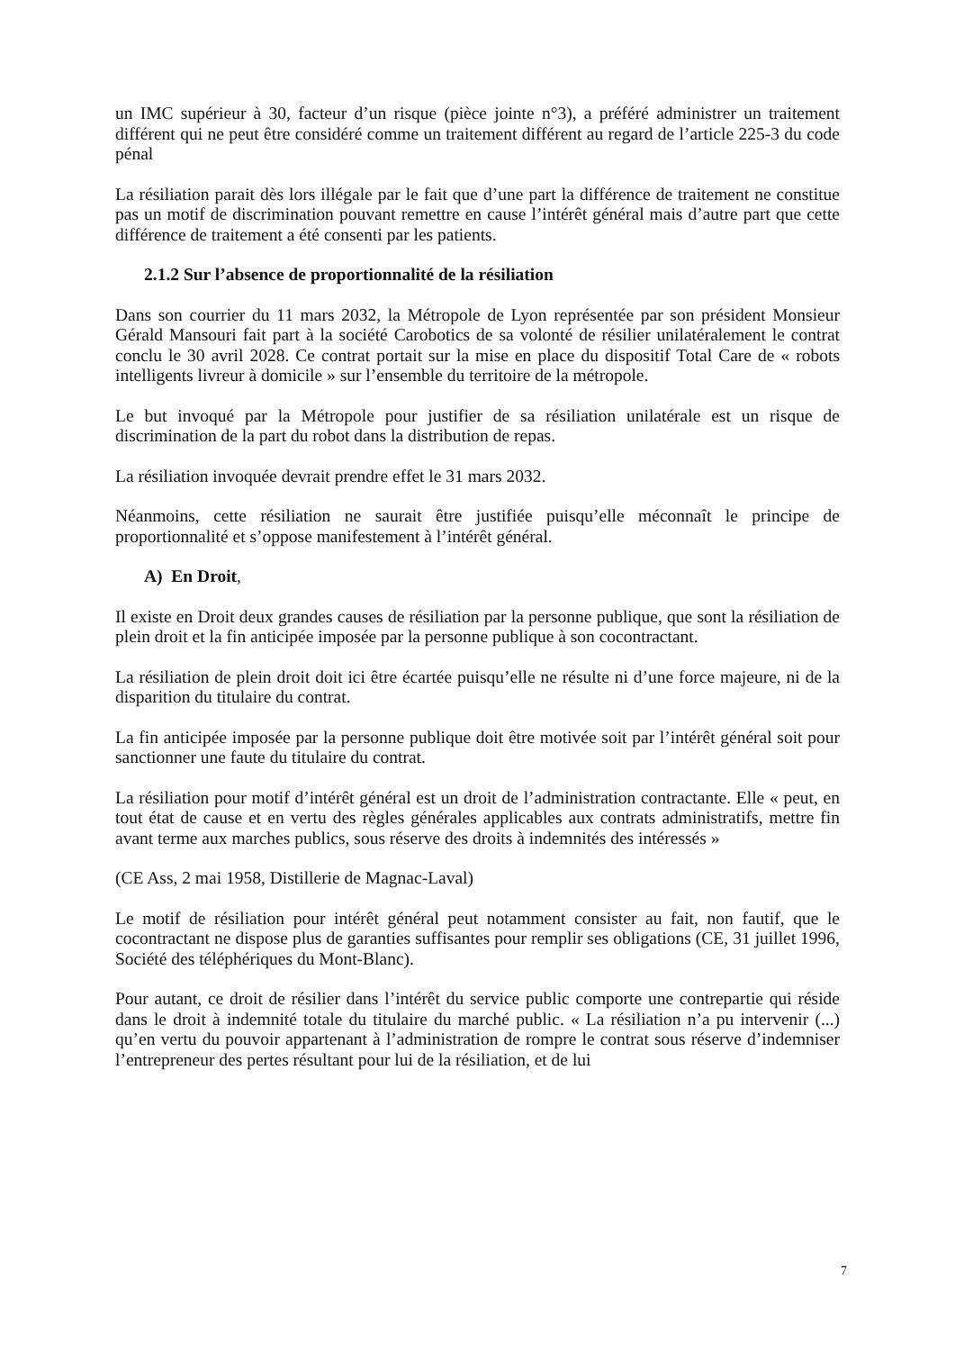un IMC supérieur à 30, facteur d’un risque (pièce jointe n°3), a préféré administrer un traitement différent qui ne peut être considéré comme un traitement différent au regard de l’article 225-3 du code pénal
La résiliation parait dès lors illégale par le fait que d’une part la différence de traitement ne constitue pas un motif de discrimination pouvant remettre en cause l’intérêt général mais d’autre part que cette différence de traitement a été consenti par les patients.
2.1.2 Sur l’absence de proportionnalité de la résiliation
Dans son courrier du 11 mars 2032, la Métropole de Lyon représentée par son président Monsieur Gérald Mansouri fait part à la société Carobotics de sa volonté de résilier unilatéralement le contrat conclu le 30 avril 2028. Ce contrat portait sur la mise en place du dispositif Total Care de « robots intelligents livreur à domicile » sur l’ensemble du territoire de la métropole.
Le but invoqué par la Métropole pour justifier de sa résiliation unilatérale est un risque de discrimination de la part du robot dans la distribution de repas.
La résiliation invoquée devrait prendre effet le 31 mars 2032.
Néanmoins, cette résiliation ne saurait être justifiée puisqu’elle méconnaît le principe de proportionnalité et s’oppose manifestement à l’intérêt général.
A) En Droit,
Il existe en Droit deux grandes causes de résiliation par la personne publique, que sont la résiliation de plein droit et la fin anticipée imposée par la personne publique à son cocontractant.
La résiliation de plein droit doit ici être écartée puisqu’elle ne résulte ni d’une force majeure, ni de la disparition du titulaire du contrat.
La fin anticipée imposée par la personne publique doit être motivée soit par l’intérêt général soit pour sanctionner une faute du titulaire du contrat.
La résiliation pour motif d’intérêt général est un droit de l’administration contractante. Elle « peut, en tout état de cause et en vertu des règles générales applicables aux contrats administratifs, mettre fin avant terme aux marches publics, sous réserve des droits à indemnités des intéressés »
(CE Ass, 2 mai 1958, Distillerie de Magnac-Laval)
Le motif de résiliation pour intérêt général peut notamment consister au fait, non fautif, que le cocontractant ne dispose plus de garanties suffisantes pour remplir ses obligations (CE, 31 juillet 1996, Société des téléphériques du Mont-Blanc).
Pour autant, ce droit de résilier dans l’intérêt du service public comporte une contrepartie qui réside dans le droit à indemnité totale du titulaire du marché public. « La résiliation n’a pu intervenir (...) qu’en vertu du pouvoir appartenant à l’administration de rompre le contrat sous réserve d’indemniser l’entrepreneur des pertes résultant pour lui de la résiliation, et de lui
7